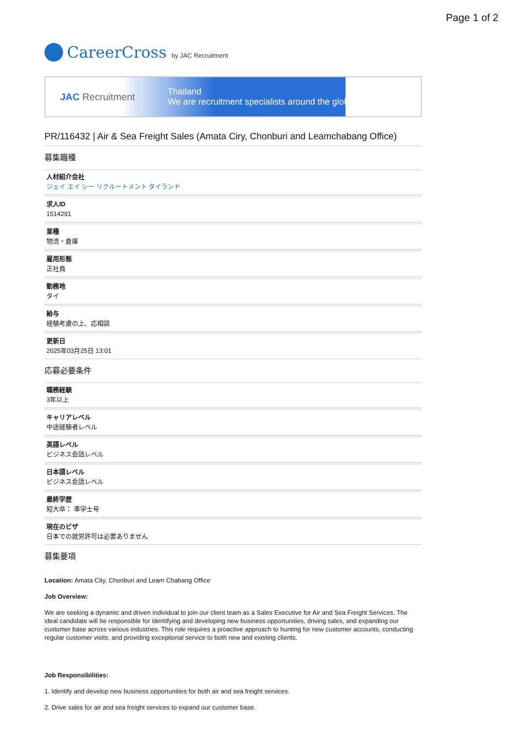Page 1 of 2
CareerCross by JAC Recruitment
JAC Recruitment
Thailand
We are recruitment specialists around the globe
PR/116432 | Air & Sea Freight Sales (Amata Ciry, Chonburi and Leamchabang Office)
募集職種
人材紹介会社
ジェイ エイ シー リクルートメント タイランド
求人ID
1514291
業種
物流・倉庫
雇用形態
正社員
勤務地
タイ
給与
経験考慮の上、応相談
更新日
2025年03月25日 13:01
応募必要条件
職務経験
3年以上
キャリアレベル
中途経験者レベル
英語レベル
ビジネス会話レベル
日本語レベル
ビジネス会話レベル
最終学歴
短大卒： 準学士号
現在のビザ
日本での就労許可は必要ありません
募集要項
Location: Amata City, Chonburi and Leam Chabang Office
Job Overview:
We are seeking a dynamic and driven individual to join our client team as a Sales Executive for Air and Sea Freight Services. The ideal candidate will be responsible for identifying and developing new business opportunities, driving sales, and expanding our customer base across various industries. This role requires a proactive approach to hunting for new customer accounts, conducting regular customer visits, and providing exceptional service to both new and existing clients.
Job Responsibilities:
1. Identify and develop new business opportunities for both air and sea freight services.
2. Drive sales for air and sea freight services to expand our customer base.